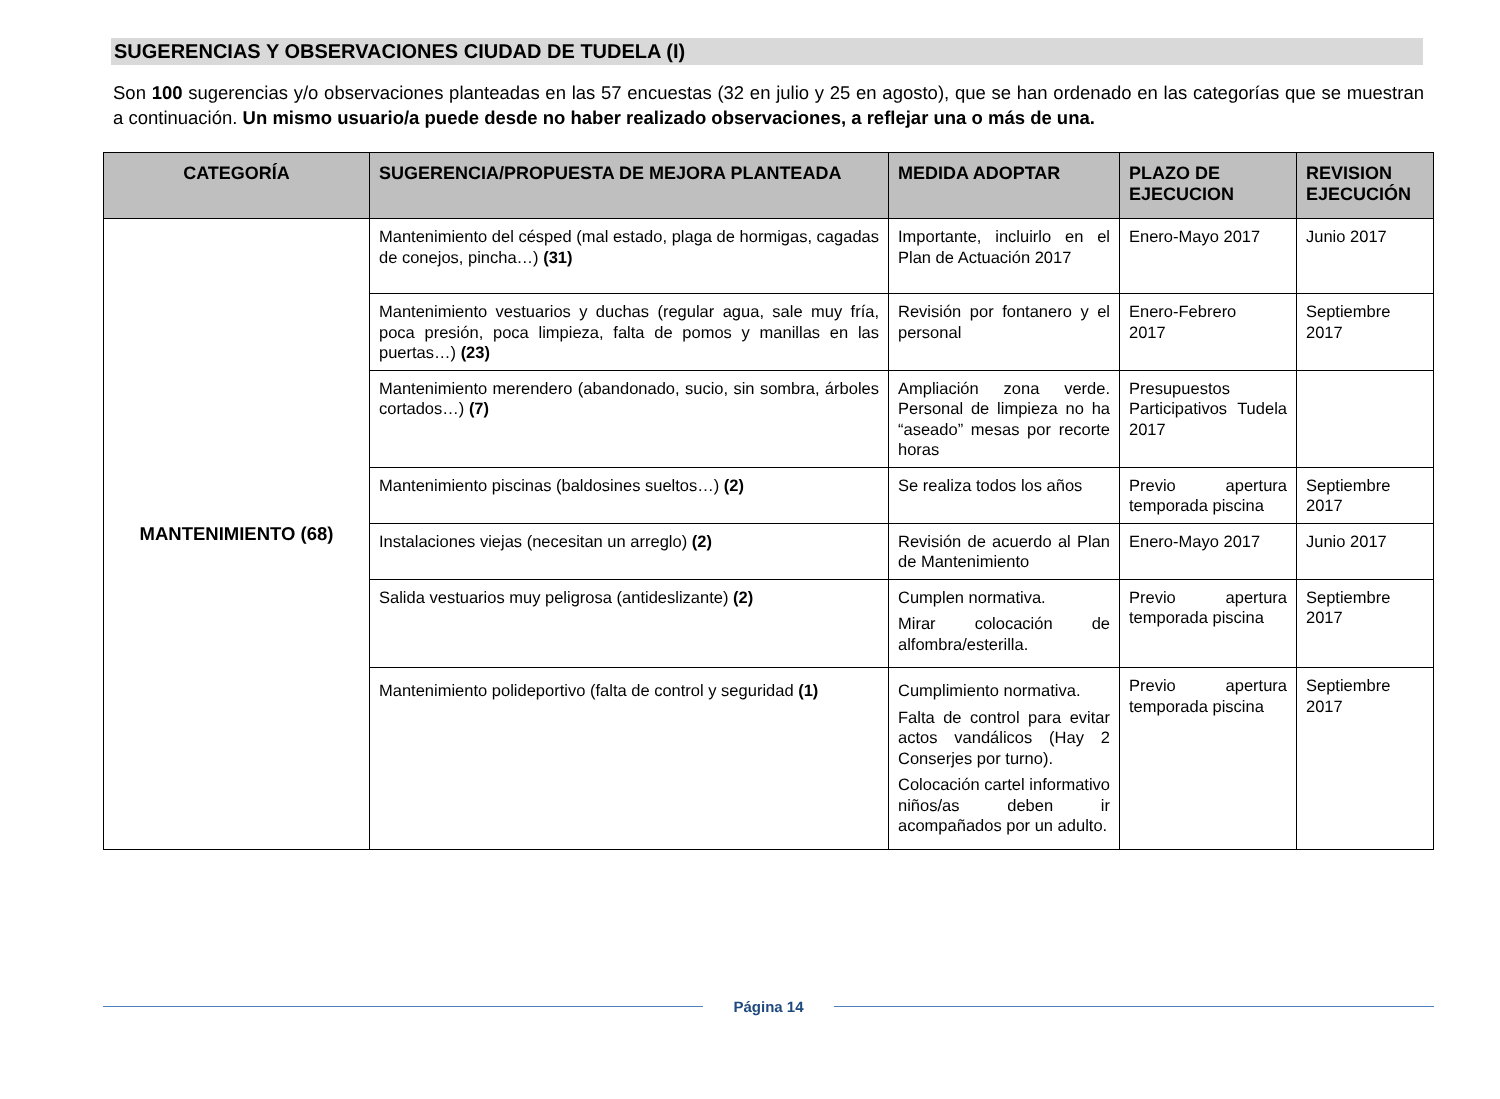SUGERENCIAS Y OBSERVACIONES CIUDAD DE TUDELA (I)
Son 100 sugerencias y/o observaciones planteadas en las 57 encuestas (32 en julio y 25 en agosto), que se han ordenado en las categorías que se muestran a continuación. Un mismo usuario/a puede desde no haber realizado observaciones, a reflejar una o más de una.
| CATEGORÍA | SUGERENCIA/PROPUESTA DE MEJORA PLANTEADA | MEDIDA ADOPTAR | PLAZO DE EJECUCION | REVISION EJECUCIÓN |
| --- | --- | --- | --- | --- |
| MANTENIMIENTO (68) | Mantenimiento del césped (mal estado, plaga de hormigas, cagadas de conejos, pincha…) (31) | Importante, incluirlo en el Plan de Actuación 2017 | Enero-Mayo 2017 | Junio 2017 |
| | Mantenimiento vestuarios y duchas (regular agua, sale muy fría, poca presión, poca limpieza, falta de pomos y manillas en las puertas…) (23) | Revisión por fontanero y el personal | Enero-Febrero 2017 | Septiembre 2017 |
| | Mantenimiento merendero (abandonado, sucio, sin sombra, árboles cortados…) (7) | Ampliación zona verde. Personal de limpieza no ha “aseado” mesas por recorte horas | Presupuestos Participativos Tudela 2017 | |
| | Mantenimiento piscinas (baldosines sueltos…) (2) | Se realiza todos los años | Previo apertura temporada piscina | Septiembre 2017 |
| | Instalaciones viejas (necesitan un arreglo) (2) | Revisión de acuerdo al Plan de Mantenimiento | Enero-Mayo 2017 | Junio 2017 |
| | Salida vestuarios muy peligrosa (antideslizante) (2) | Cumplen normativa. Mirar colocación de alfombra/esterilla. | Previo apertura temporada piscina | Septiembre 2017 |
| | Mantenimiento polideportivo (falta de control y seguridad (1) | Cumplimiento normativa. Falta de control para evitar actos vandálicos (Hay 2 Conserjes por turno). Colocación cartel informativo niños/as deben ir acompañados por un adulto. | Previo apertura temporada piscina | Septiembre 2017 |
Página 14